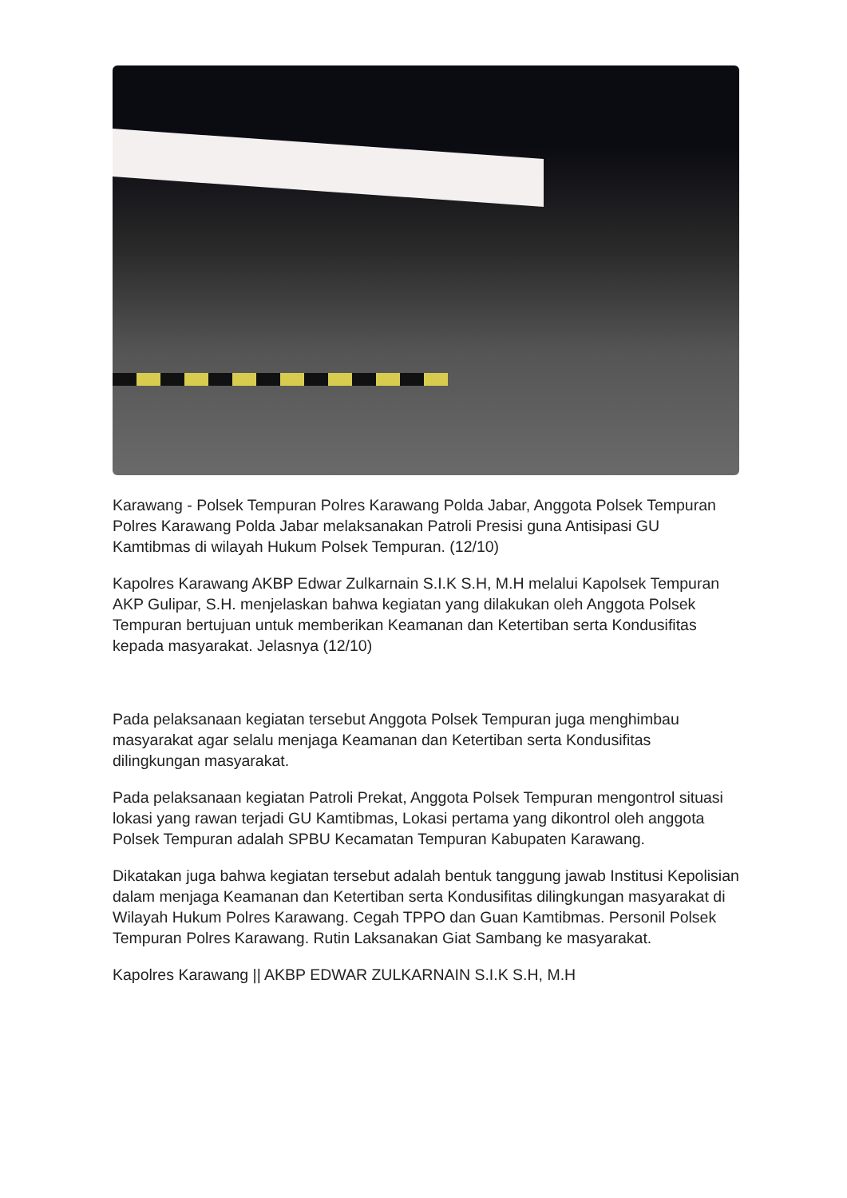Karawang - Polsek Tempuran Polres Karawang Polda Jabar, Anggota Polsek Tempuran Polres Karawang Polda Jabar melaksanakan Patroli Presisi guna Antisipasi GU Kamtibmas di wilayah Hukum Polsek Tempuran. (12/10)
Kapolres Karawang AKBP Edwar Zulkarnain S.I.K S.H, M.H melalui Kapolsek Tempuran AKP Gulipar, S.H. menjelaskan bahwa kegiatan yang dilakukan oleh Anggota Polsek Tempuran bertujuan untuk memberikan Keamanan dan Ketertiban serta Kondusifitas kepada masyarakat. Jelasnya (12/10)
Pada pelaksanaan kegiatan tersebut Anggota Polsek Tempuran juga menghimbau masyarakat agar selalu menjaga Keamanan dan Ketertiban serta Kondusifitas dilingkungan masyarakat.
Pada pelaksanaan kegiatan Patroli Prekat, Anggota Polsek Tempuran mengontrol situasi lokasi yang rawan terjadi GU Kamtibmas, Lokasi pertama yang dikontrol oleh anggota Polsek Tempuran adalah SPBU Kecamatan Tempuran Kabupaten Karawang.
Dikatakan juga bahwa kegiatan tersebut adalah bentuk tanggung jawab Institusi Kepolisian dalam menjaga Keamanan dan Ketertiban serta Kondusifitas dilingkungan masyarakat di Wilayah Hukum Polres Karawang. Cegah TPPO dan Guan Kamtibmas. Personil Polsek Tempuran Polres Karawang. Rutin Laksanakan Giat Sambang ke masyarakat.
Kapolres Karawang || AKBP EDWAR ZULKARNAIN S.I.K S.H, M.H